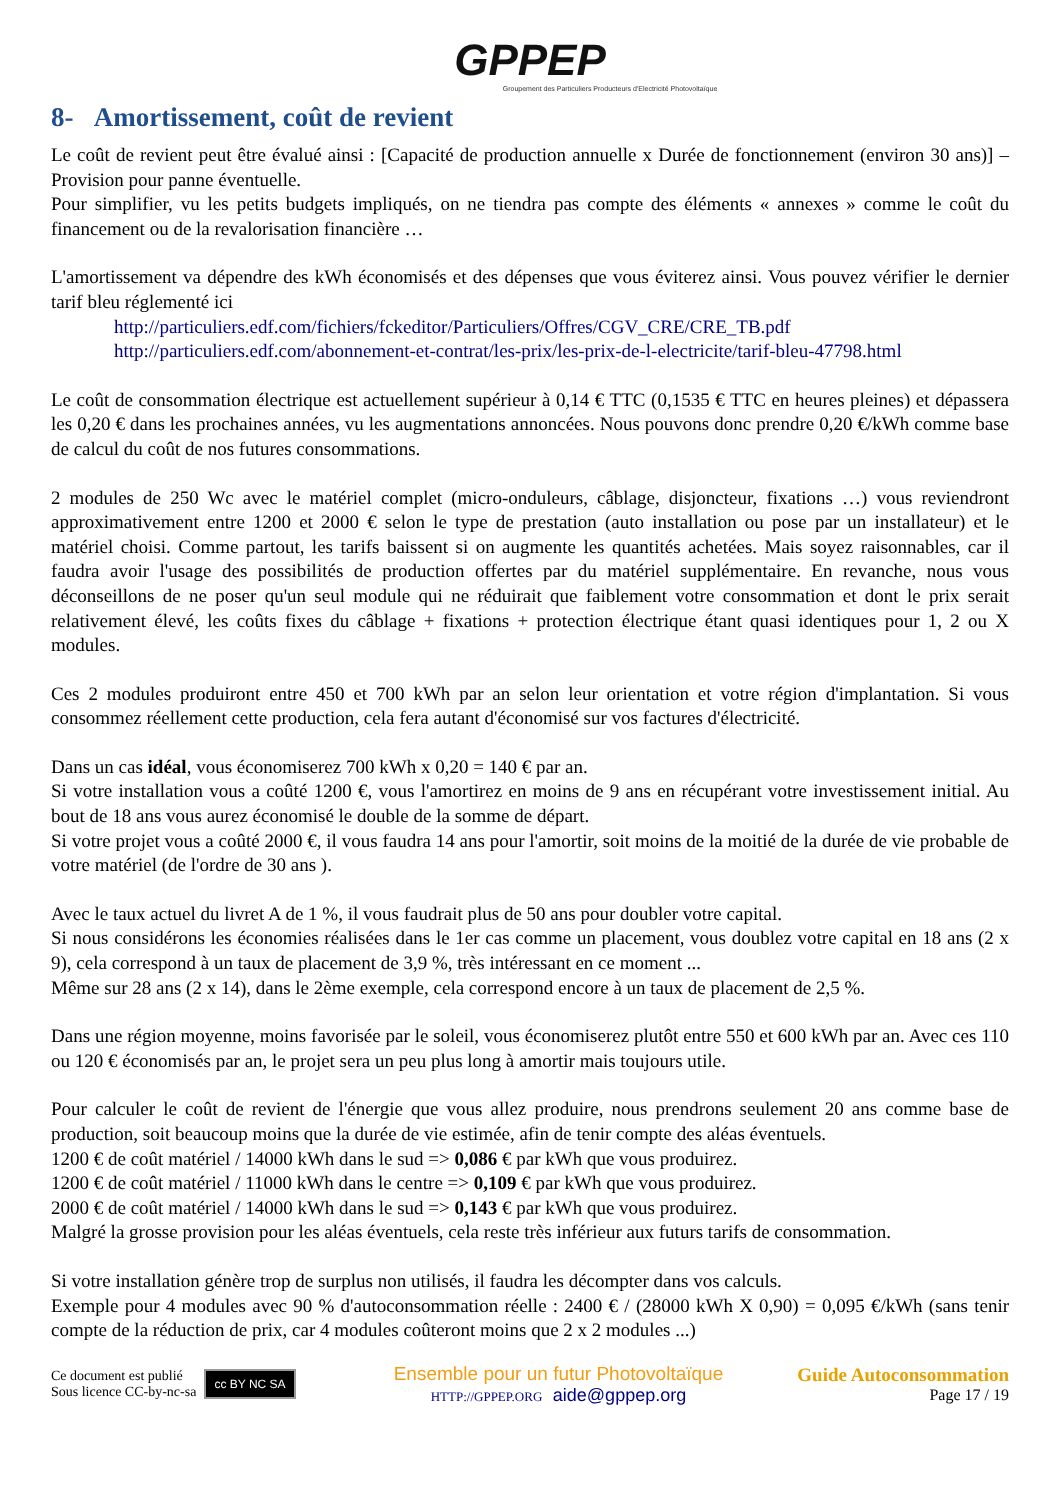GPPEP
Groupement des Particuliers Producteurs d'Electricité Photovoltaïque
8- Amortissement, coût de revient
Le coût de revient peut être évalué ainsi : [Capacité de production annuelle x Durée de fonctionnement (environ 30 ans)] – Provision pour panne éventuelle.
Pour simplifier, vu les petits budgets impliqués, on ne tiendra pas compte des éléments « annexes » comme le coût du financement ou de la revalorisation financière …
L'amortissement va dépendre des kWh économisés et des dépenses que vous éviterez ainsi. Vous pouvez vérifier le dernier tarif bleu réglementé ici
http://particuliers.edf.com/fichiers/fckeditor/Particuliers/Offres/CGV_CRE/CRE_TB.pdf
http://particuliers.edf.com/abonnement-et-contrat/les-prix/les-prix-de-l-electricite/tarif-bleu-47798.html
Le coût de consommation électrique est actuellement supérieur à 0,14 € TTC (0,1535 € TTC en heures pleines) et dépassera les 0,20 € dans les prochaines années, vu les augmentations annoncées. Nous pouvons donc prendre 0,20 €/kWh comme base de calcul du coût de nos futures consommations.
2 modules de 250 Wc avec le matériel complet (micro-onduleurs, câblage, disjoncteur, fixations …) vous reviendront approximativement entre 1200 et 2000 € selon le type de prestation (auto installation ou pose par un installateur) et le matériel choisi. Comme partout, les tarifs baissent si on augmente les quantités achetées. Mais soyez raisonnables, car il faudra avoir l'usage des possibilités de production offertes par du matériel supplémentaire. En revanche, nous vous déconseillons de ne poser qu'un seul module qui ne réduirait que faiblement votre consommation et dont le prix serait relativement élevé, les coûts fixes du câblage + fixations + protection électrique étant quasi identiques pour 1, 2 ou X modules.
Ces 2 modules produiront entre 450 et 700 kWh par an selon leur orientation et votre région d'implantation. Si vous consommez réellement cette production, cela fera autant d'économisé sur vos factures d'électricité.
Dans un cas idéal, vous économiserez 700 kWh x 0,20 = 140 € par an.
Si votre installation vous a coûté 1200 €, vous l'amortirez en moins de 9 ans en récupérant votre investissement initial. Au bout de 18 ans vous aurez économisé le double de la somme de départ.
Si votre projet vous a coûté 2000 €, il vous faudra 14 ans pour l'amortir, soit moins de la moitié de la durée de vie probable de votre matériel (de l'ordre de 30 ans ).
Avec le taux actuel du livret A de 1 %, il vous faudrait plus de 50 ans pour doubler votre capital.
Si nous considérons les économies réalisées dans le 1er cas comme un placement, vous doublez votre capital en 18 ans (2 x 9), cela correspond à un taux de placement de 3,9 %, très intéressant en ce moment ...
Même sur 28 ans (2 x 14), dans le 2ème exemple, cela correspond encore à un taux de placement de 2,5 %.
Dans une région moyenne, moins favorisée par le soleil, vous économiserez plutôt entre 550 et 600 kWh par an. Avec ces 110 ou 120 € économisés par an, le projet sera un peu plus long à amortir mais toujours utile.
Pour calculer le coût de revient de l'énergie que vous allez produire, nous prendrons seulement 20 ans comme base de production, soit beaucoup moins que la durée de vie estimée, afin de tenir compte des aléas éventuels.
1200 € de coût matériel / 14000 kWh dans le sud => 0,086 € par kWh que vous produirez.
1200 € de coût matériel / 11000 kWh dans le centre => 0,109 € par kWh que vous produirez.
2000 € de coût matériel / 14000 kWh dans le sud => 0,143 € par kWh que vous produirez.
Malgré la grosse provision pour les aléas éventuels, cela reste très inférieur aux futurs tarifs de consommation.
Si votre installation génère trop de surplus non utilisés, il faudra les décompter dans vos calculs.
Exemple pour 4 modules avec 90 % d'autoconsommation réelle : 2400 € / (28000 kWh X 0,90) = 0,095 €/kWh (sans tenir compte de la réduction de prix, car 4 modules coûteront moins que 2 x 2 modules ...)
Ce document est publié
Sous licence CC-by-nc-sa
cc BY NC SA
Ensemble pour un futur Photovoltaïque
HTTP://GPPEP.ORG aide@gppep.org
Guide Autoconsommation
Page 17 / 19